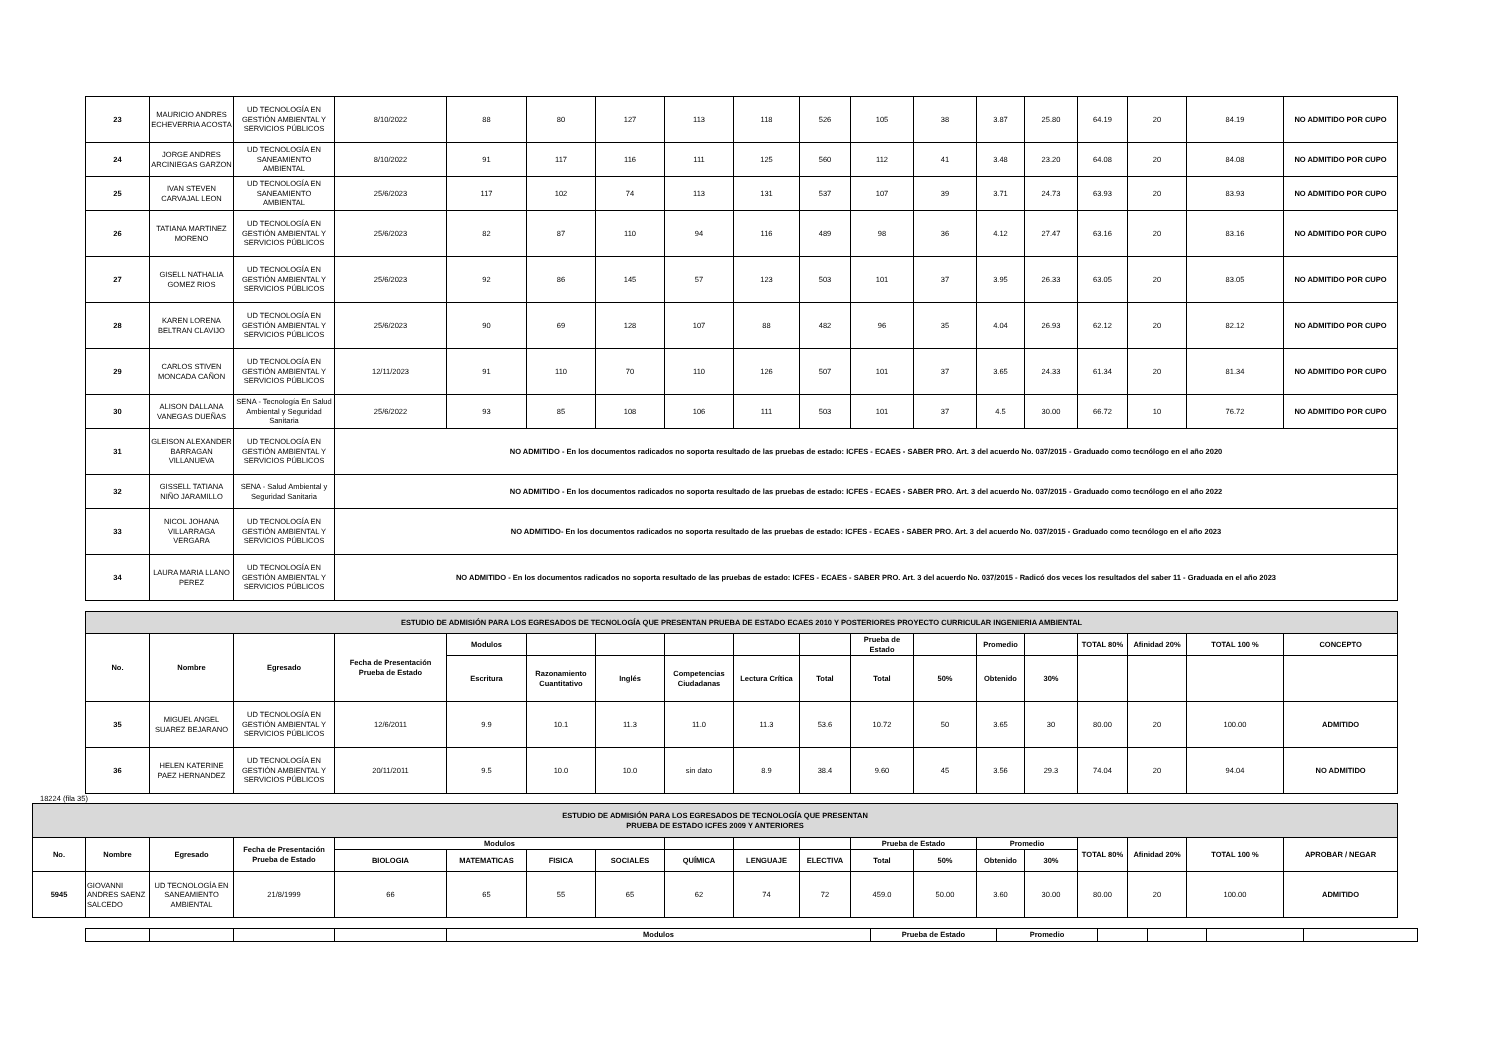| 23 | MAURICIO ANDRES ECHEVERRIA ACOSTA | UD TECNOLOGÍA EN GESTIÓN AMBIENTAL Y SERVICIOS PÚBLICOS | 8/10/2022 | 88 | 80 | 127 | 113 | 118 | 526 | 105 | 38 | 3.87 | 25.80 | 64.19 | 20 | 84.19 | NO ADMITIDO POR CUPO |
| 24 | JORGE ANDRES ARCINIEGAS GARZON | UD TECNOLOGÍA EN SANEAMIENTO AMBIENTAL | 8/10/2022 | 91 | 117 | 116 | 111 | 125 | 560 | 112 | 41 | 3.48 | 23.20 | 64.08 | 20 | 84.08 | NO ADMITIDO POR CUPO |
| 25 | IVAN STEVEN CARVAJAL LEON | UD TECNOLOGÍA EN SANEAMIENTO AMBIENTAL | 25/6/2023 | 117 | 102 | 74 | 113 | 131 | 537 | 107 | 39 | 3.71 | 24.73 | 63.93 | 20 | 83.93 | NO ADMITIDO POR CUPO |
| 26 | TATIANA MARTINEZ MORENO | UD TECNOLOGÍA EN GESTIÓN AMBIENTAL Y SERVICIOS PÚBLICOS | 25/6/2023 | 82 | 87 | 110 | 94 | 116 | 489 | 98 | 36 | 4.12 | 27.47 | 63.16 | 20 | 83.16 | NO ADMITIDO POR CUPO |
| 27 | GISELL NATHALIA GOMEZ RIOS | UD TECNOLOGÍA EN GESTIÓN AMBIENTAL Y SERVICIOS PÚBLICOS | 25/6/2023 | 92 | 86 | 145 | 57 | 123 | 503 | 101 | 37 | 3.95 | 26.33 | 63.05 | 20 | 83.05 | NO ADMITIDO POR CUPO |
| 28 | KAREN LORENA BELTRAN CLAVIJO | UD TECNOLOGÍA EN GESTIÓN AMBIENTAL Y SERVICIOS PÚBLICOS | 25/6/2023 | 90 | 69 | 128 | 107 | 88 | 482 | 96 | 35 | 4.04 | 26.93 | 62.12 | 20 | 82.12 | NO ADMITIDO POR CUPO |
| 29 | CARLOS STIVEN MONCADA CAÑON | UD TECNOLOGÍA EN GESTIÓN AMBIENTAL Y SERVICIOS PÚBLICOS | 12/11/2023 | 91 | 110 | 70 | 110 | 126 | 507 | 101 | 37 | 3.65 | 24.33 | 61.34 | 20 | 81.34 | NO ADMITIDO POR CUPO |
| 30 | ALISON DALLANA VANEGAS DUEÑAS | SENA - Tecnología En Salud Ambiental y Seguridad Sanitaria | 25/6/2022 | 93 | 85 | 108 | 106 | 111 | 503 | 101 | 37 | 4.5 | 30.00 | 66.72 | 10 | 76.72 | NO ADMITIDO POR CUPO |
| 31 | GLEISON ALEXANDER BARRAGAN VILLANUEVA | UD TECNOLOGÍA EN GESTIÓN AMBIENTAL Y SERVICIOS PÚBLICOS | NO ADMITIDO - En los documentos radicados no soporta resultado de las pruebas de estado: ICFES - ECAES - SABER PRO. Art. 3 del acuerdo No. 037/2015 - Graduado como tecnólogo en el año 2020 | | | | | | | | | | | | | | |
| 32 | GISSELL TATIANA NIÑO JARAMILLO | SENA - Salud Ambiental y Seguridad Sanitaria | NO ADMITIDO - En los documentos radicados no soporta resultado de las pruebas de estado: ICFES - ECAES - SABER PRO. Art. 3 del acuerdo No. 037/2015 - Graduado como tecnólogo en el año 2022 | | | | | | | | | | | | | | |
| 33 | NICOL JOHANA VILLARRAGA VERGARA | UD TECNOLOGÍA EN GESTIÓN AMBIENTAL Y SERVICIOS PÚBLICOS | NO ADMITIDO- En los documentos radicados no soporta resultado de las pruebas de estado: ICFES - ECAES - SABER PRO. Art. 3 del acuerdo No. 037/2015 - Graduado como tecnólogo en el año 2023 | | | | | | | | | | | | | | |
| 34 | LAURA MARIA LLANO PEREZ | UD TECNOLOGÍA EN GESTIÓN AMBIENTAL Y SERVICIOS PÚBLICOS | NO ADMITIDO - En los documentos radicados no soporta resultado de las pruebas de estado: ICFES - ECAES - SABER PRO. Art. 3 del acuerdo No. 037/2015 - Radicó dos veces los resultados del saber 11 - Graduada en el año 2023 | | | | | | | | | | | | | | |
| ESTUDIO DE ADMISIÓN PARA LOS EGRESADOS DE TECNOLOGÍA QUE PRESENTAN PRUEBA DE ESTADO ECAES 2010 Y POSTERIORES PROYECTO CURRICULAR INGENIERIA AMBIENTAL | | | | | | | | | | | | | | | | | |
| No. | Nombre | Egresado | Fecha de Presentación Prueba de Estado | Modulos | | | | | | Prueba de Estado | | Promedio | | TOTAL 80% | Afinidad 20% | TOTAL 100 % | CONCEPTO |
| | | | | Escritura | Razonamiento Cuantitativo | Inglés | Competencias Ciudadanas | Lectura Crítica | Total | Total | 50% | Obtenido | 30% | | | | |
| 35 | MIGUEL ANGEL SUAREZ BEJARANO | UD TECNOLOGÍA EN GESTIÓN AMBIENTAL Y SERVICIOS PÚBLICOS | 12/6/2011 | 9.9 | 10.1 | 11.3 | 11.0 | 11.3 | 53.6 | 10.72 | 50 | 3.65 | 30 | 80.00 | 20 | 100.00 | ADMITIDO |
| 36 | HELEN KATERINE PAEZ HERNANDEZ | UD TECNOLOGÍA EN GESTIÓN AMBIENTAL Y SERVICIOS PÚBLICOS | 20/11/2011 | 9.5 | 10.0 | 10.0 | sin dato | 8.9 | 38.4 | 9.60 | 45 | 3.56 | 29.3 | 74.04 | 20 | 94.04 | NO ADMITIDO |
18224 (fila 35)
| ESTUDIO DE ADMISIÓN PARA LOS EGRESADOS DE TECNOLOGÍA QUE PRESENTAN PRUEBA DE ESTADO ICFES 2009 Y ANTERIORES | | | | | | | | | | | | | | | | | | |
| No. | Nombre | Egresado | Fecha de Presentación Prueba de Estado | Modulos | | | | | | | Prueba de Estado | | Promedio | | TOTAL 80% | Afinidad 20% | TOTAL 100 % | APROBAR / NEGAR |
| | | | | BIOLOGIA | MATEMATICAS | FISICA | SOCIALES | QUÍMICA | LENGUAJE | ELECTIVA | Total | 50% | Obtenido | 30% | | | | |
| 5945 | GIOVANNI ANDRES SAENZ SALCEDO | UD TECNOLOGÍA EN SANEAMIENTO AMBIENTAL | 21/8/1999 | 66 | 65 | 55 | 65 | 62 | 74 | 72 | 459.0 | 50.00 | 3.60 | 30.00 | 80.00 | 20 | 100.00 | ADMITIDO |
| | | | | Modulos | Prueba de Estado | Promedio | | | | |